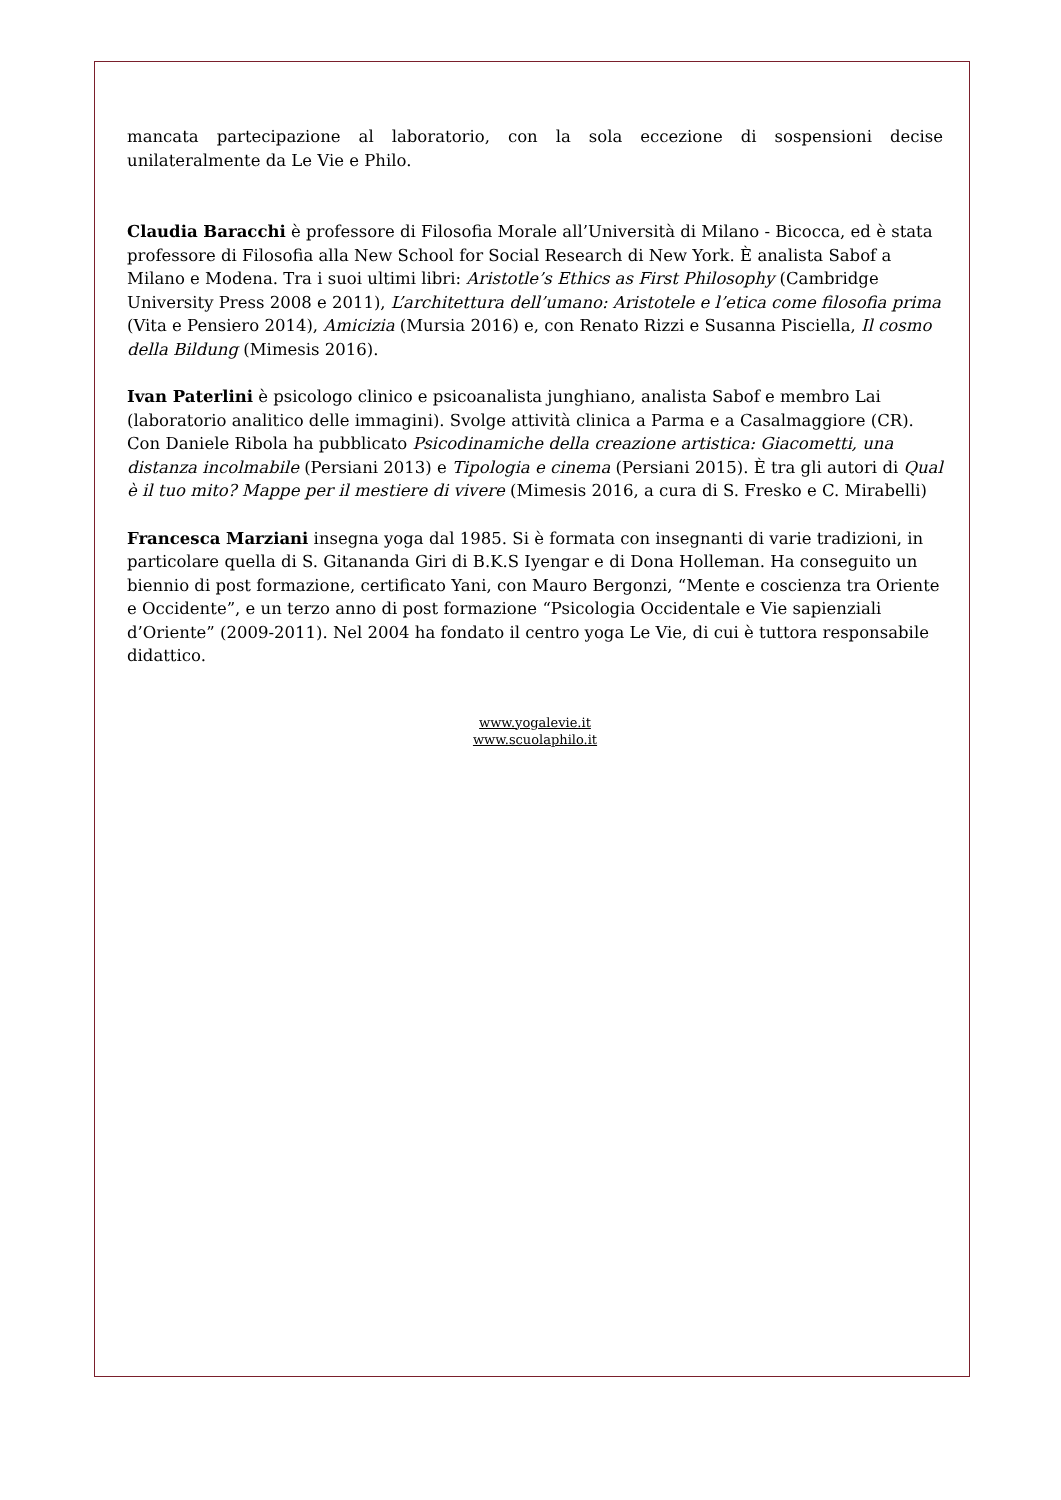mancata partecipazione al laboratorio, con la sola eccezione di sospensioni decise unilateralmente da Le Vie e Philo.
Claudia Baracchi è professore di Filosofia Morale all’Università di Milano - Bicocca, ed è stata professore di Filosofia alla New School for Social Research di New York. È analista Sabof a Milano e Modena. Tra i suoi ultimi libri: Aristotle’s Ethics as First Philosophy (Cambridge University Press 2008 e 2011), L’architettura dell’umano: Aristotele e l’etica come filosofia prima (Vita e Pensiero 2014), Amicizia (Mursia 2016) e, con Renato Rizzi e Susanna Pisciella, Il cosmo della Bildung (Mimesis 2016).
Ivan Paterlini è psicologo clinico e psicoanalista junghiano, analista Sabof e membro Lai (laboratorio analitico delle immagini). Svolge attività clinica a Parma e a Casalmaggiore (CR). Con Daniele Ribola ha pubblicato Psicodinamiche della creazione artistica: Giacometti, una distanza incolmabile (Persiani 2013) e Tipologia e cinema (Persiani 2015). È tra gli autori di Qual è il tuo mito? Mappe per il mestiere di vivere (Mimesis 2016, a cura di S. Fresko e C. Mirabelli)
Francesca Marziani insegna yoga dal 1985. Si è formata con insegnanti di varie tradizioni, in particolare quella di S. Gitananda Giri di B.K.S Iyengar e di Dona Holleman. Ha conseguito un biennio di post formazione, certificato Yani, con Mauro Bergonzi, “Mente e coscienza tra Oriente e Occidente”, e un terzo anno di post formazione “Psicologia Occidentale e Vie sapienziali d’Oriente” (2009-2011). Nel 2004 ha fondato il centro yoga Le Vie, di cui è tuttora responsabile didattico.
www.yogalevie.it
www.scuolaphilo.it